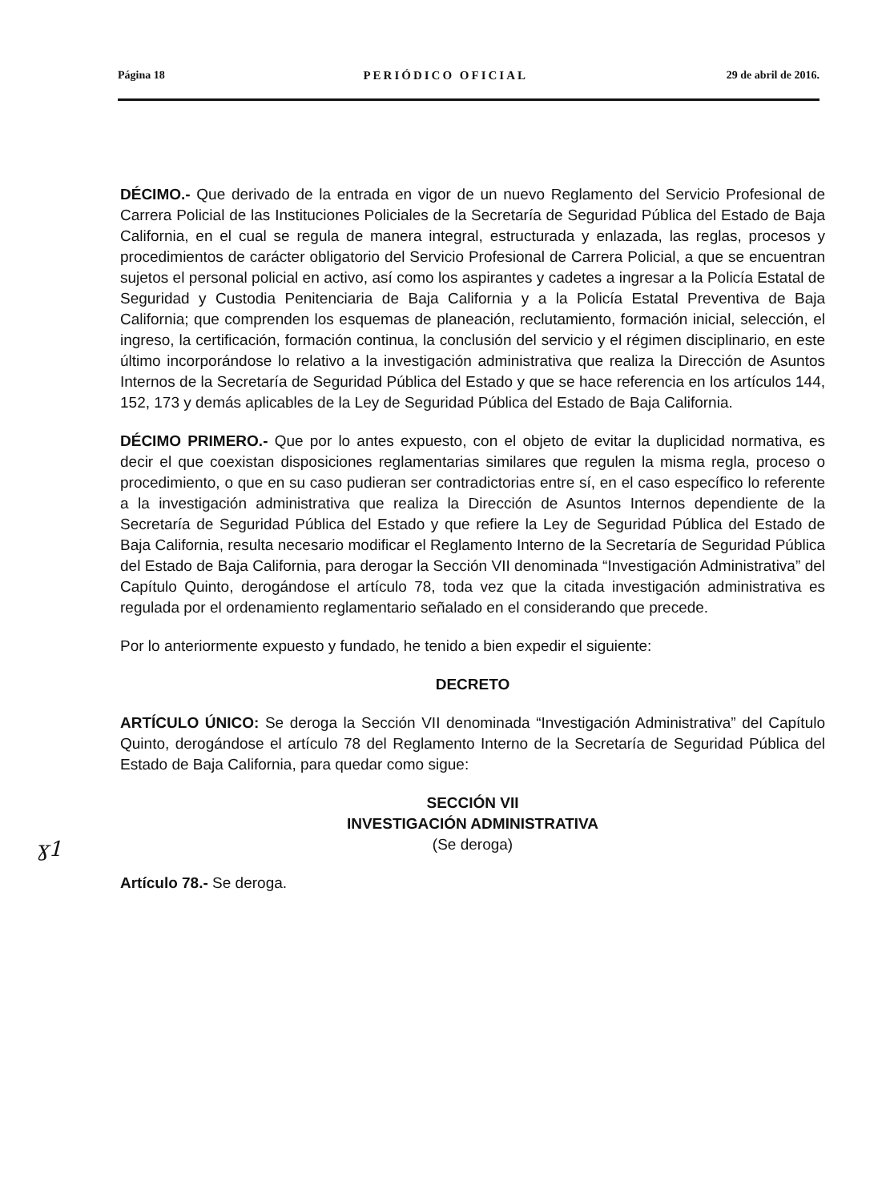Página 18 PERIÓDICO OFICIAL 29 de abril de 2016.
ɣ1
DÉCIMO.- Que derivado de la entrada en vigor de un nuevo Reglamento del Servicio Profesional de Carrera Policial de las Instituciones Policiales de la Secretaría de Seguridad Pública del Estado de Baja California, en el cual se regula de manera integral, estructurada y enlazada, las reglas, procesos y procedimientos de carácter obligatorio del Servicio Profesional de Carrera Policial, a que se encuentran sujetos el personal policial en activo, así como los aspirantes y cadetes a ingresar a la Policía Estatal de Seguridad y Custodia Penitenciaria de Baja California y a la Policía Estatal Preventiva de Baja California; que comprenden los esquemas de planeación, reclutamiento, formación inicial, selección, el ingreso, la certificación, formación continua, la conclusión del servicio y el régimen disciplinario, en este último incorporándose lo relativo a la investigación administrativa que realiza la Dirección de Asuntos Internos de la Secretaría de Seguridad Pública del Estado y que se hace referencia en los artículos 144, 152, 173 y demás aplicables de la Ley de Seguridad Pública del Estado de Baja California.
DÉCIMO PRIMERO.- Que por lo antes expuesto, con el objeto de evitar la duplicidad normativa, es decir el que coexistan disposiciones reglamentarias similares que regulen la misma regla, proceso o procedimiento, o que en su caso pudieran ser contradictorias entre sí, en el caso específico lo referente a la investigación administrativa que realiza la Dirección de Asuntos Internos dependiente de la Secretaría de Seguridad Pública del Estado y que refiere la Ley de Seguridad Pública del Estado de Baja California, resulta necesario modificar el Reglamento Interno de la Secretaría de Seguridad Pública del Estado de Baja California, para derogar la Sección VII denominada “Investigación Administrativa” del Capítulo Quinto, derogándose el artículo 78, toda vez que la citada investigación administrativa es regulada por el ordenamiento reglamentario señalado en el considerando que precede.
Por lo anteriormente expuesto y fundado, he tenido a bien expedir el siguiente:
DECRETO
ARTÍCULO ÚNICO: Se deroga la Sección VII denominada “Investigación Administrativa” del Capítulo Quinto, derogándose el artículo 78 del Reglamento Interno de la Secretaría de Seguridad Pública del Estado de Baja California, para quedar como sigue:
SECCIÓN VII
INVESTIGACIÓN ADMINISTRATIVA
(Se deroga)
Artículo 78.- Se deroga.